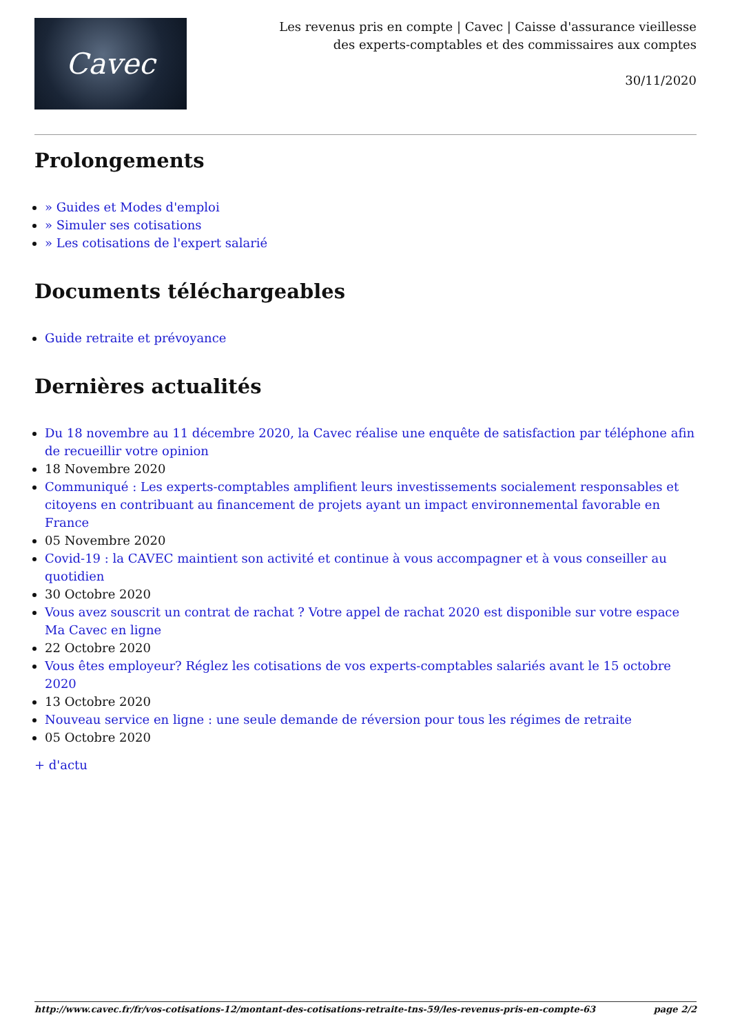Cavec
Les revenus pris en compte | Cavec | Caisse d'assurance vieillesse des experts-comptables et des commissaires aux comptes
30/11/2020
Prolongements
» Guides et Modes d'emploi
» Simuler ses cotisations
» Les cotisations de l'expert salarié
Documents téléchargeables
Guide retraite et prévoyance
Dernières actualités
Du 18 novembre au 11 décembre 2020, la Cavec réalise une enquête de satisfaction par téléphone afin de recueillir votre opinion
18 Novembre 2020
Communiqué : Les experts-comptables amplifient leurs investissements socialement responsables et citoyens en contribuant au financement de projets ayant un impact environnemental favorable en France
05 Novembre 2020
Covid-19 : la CAVEC maintient son activité et continue à vous accompagner et à vous conseiller au quotidien
30 Octobre 2020
Vous avez souscrit un contrat de rachat ? Votre appel de rachat 2020 est disponible sur votre espace Ma Cavec en ligne
22 Octobre 2020
Vous êtes employeur? Réglez les cotisations de vos experts-comptables salariés avant le 15 octobre 2020
13 Octobre 2020
Nouveau service en ligne : une seule demande de réversion pour tous les régimes de retraite
05 Octobre 2020
+ d'actu
http://www.cavec.fr/fr/vos-cotisations-12/montant-des-cotisations-retraite-tns-59/les-revenus-pris-en-compte-63 page 2/2